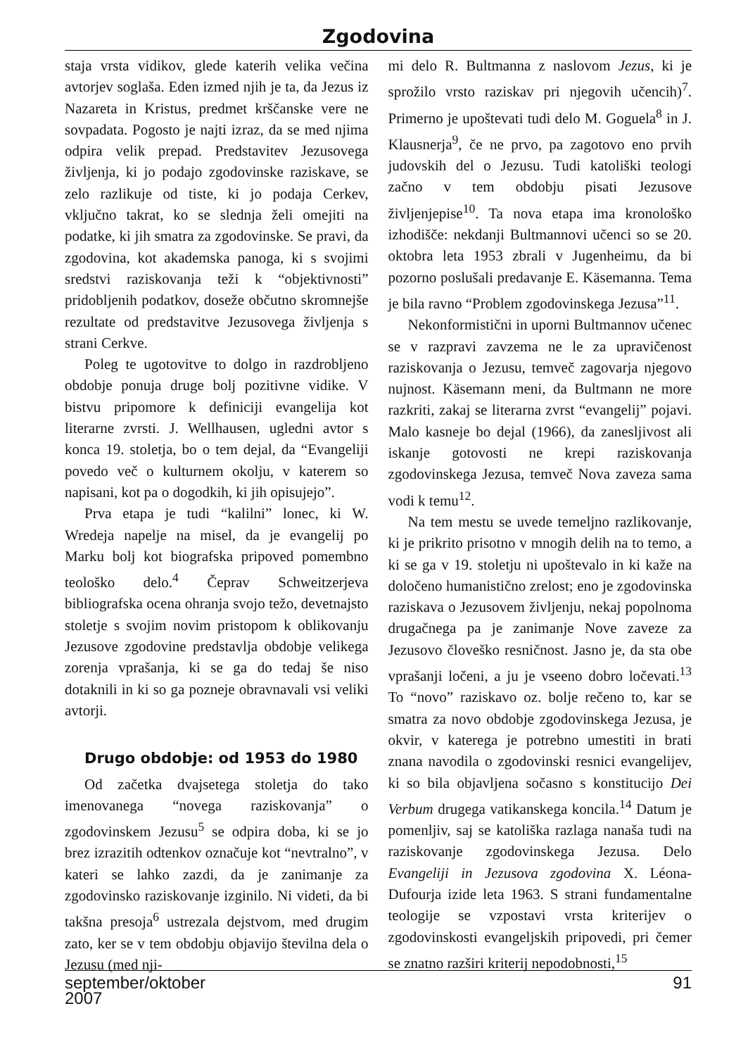Zgodovina
staja vrsta vidikov, glede katerih velika večina avtorjev soglaša. Eden izmed njih je ta, da Jezus iz Nazareta in Kristus, predmet krščanske vere ne sovpadata. Pogosto je najti izraz, da se med njima odpira velik prepad. Predstavitev Jezusovega življenja, ki jo podajo zgodovinske raziskave, se zelo razlikuje od tiste, ki jo podaja Cerkev, vključno takrat, ko se slednja želi omejiti na podatke, ki jih smatra za zgodovinske. Se pravi, da zgodovina, kot akademska panoga, ki s svojimi sredstvi raziskovanja teži k “objektivnosti” pridobljenih podatkov, doseže občutno skromnejše rezultate od predstavitve Jezusovega življenja s strani Cerkve.
Poleg te ugotovitve to dolgo in razdrobljeno obdobje ponuja druge bolj pozitivne vidike. V bistvu pripomore k definiciji evangelija kot literarne zvrsti. J. Wellhausen, ugledni avtor s konca 19. stoletja, bo o tem dejal, da “Evangeliji povedo več o kulturnem okolju, v katerem so napisani, kot pa o dogodkih, ki jih opisujejo”.
Prva etapa je tudi “kalilni” lonec, ki W. Wredeja napelje na misel, da je evangelij po Marku bolj kot biografska pripoved pomembno teološko delo.<sup>4</sup> Čeprav Schweitzerjeva bibliografska ocena ohranja svojo težo, devetnajsto stoletje s svojim novim pristopom k oblikovanju Jezusove zgodovine predstavlja obdobje velikega zorenja vprašanja, ki se ga do tedaj še niso dotaknili in ki so ga pozneje obravnavali vsi veliki avtorji.
Drugo obdobje: od 1953 do 1980
Od začetka dvajsetega stoletja do tako imenovanega “novega raziskovanja” o zgodovinskem Jezusu<sup>5</sup> se odpira doba, ki se jo brez izrazitih odtenkov označuje kot “nevtralno”, v kateri se lahko zazdi, da je zanimanje za zgodovinsko raziskovanje izginilo. Ni videti, da bi takšna presoja<sup>6</sup> ustrezala dejstvom, med drugim zato, ker se v tem obdobju objavijo številna dela o Jezusu (med nji-
mi delo R. Bultmanna z naslovom Jezus, ki je sprožilo vrsto raziskav pri njegovih učencih)<sup>7</sup>. Primerno je upoštevati tudi delo M. Goguela<sup>8</sup> in J. Klausnerja<sup>9</sup>, če ne prvo, pa zagotovo eno prvih judovskih del o Jezusu. Tudi katoliški teologi začno v tem obdobju pisati Jezusove življenjepise<sup>10</sup>. Ta nova etapa ima kronološko izhodišče: nekdanji Bultmannovi učenci so se 20. oktobra leta 1953 zbrali v Jugenheimu, da bi pozorno poslušali predavanje E. Käsemanna. Tema je bila ravno “Problem zgodovinskega Jezusa”<sup>11</sup>.
Nekonformistični in uporni Bultmannov učenec se v razpravi zavzema ne le za upravičenost raziskovanja o Jezusu, temveč zagovarja njegovo nujnost. Käsemann meni, da Bultmann ne more razkriti, zakaj se literarna zvrst “evangelij” pojavi. Malo kasneje bo dejal (1966), da zanesljivost ali iskanje gotovosti ne krepi raziskovanja zgodovinskega Jezusa, temveč Nova zaveza sama vodi k temu<sup>12</sup>.
Na tem mestu se uvede temeljno razlikovanje, ki je prikrito prisotno v mnogih delih na to temo, a ki se ga v 19. stoletju ni upoštevalo in ki kaže na določeno humanistično zrelost; eno je zgodovinska raziskava o Jezusovem življenju, nekaj popolnoma drugačnega pa je zanimanje Nove zaveze za Jezusovo človeško resničnost. Jasno je, da sta obe vprašanji ločeni, a ju je vseeno dobro ločevati.<sup>13</sup> To “novo” raziskavo oz. bolje rečeno to, kar se smatra za novo obdobje zgodovinskega Jezusa, je okvir, v katerega je potrebno umestiti in brati znana navodila o zgodovinski resnici evangelijev, ki so bila objavljena sočasno s konstitucijo Dei Verbum drugega vatikanskega koncila.<sup>14</sup> Datum je pomenljiv, saj se katoliška razlaga nanaša tudi na raziskovanje zgodovinskega Jezusa. Delo Evangeliji in Jezusova zgodovina X. Léona-Dufourja izide leta 1963. S strani fundamentalne teologije se vzpostavi vrsta kriterijev o zgodovinskosti evangeljskih pripovedi, pri čemer se znatno razširi kriterij nepodobnosti,<sup>15</sup>
september/oktober
2007 91